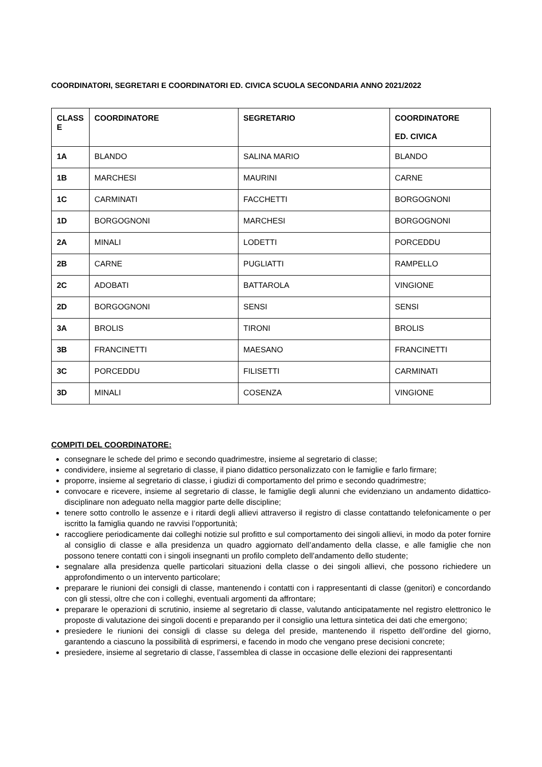COORDINATORI, SEGRETARI E COORDINATORI ED. CIVICA SCUOLA SECONDARIA ANNO 2021/2022
| CLASS E | COORDINATORE | SEGRETARIO | COORDINATORE ED. CIVICA |
| --- | --- | --- | --- |
| 1A | BLANDO | SALINA MARIO | BLANDO |
| 1B | MARCHESI | MAURINI | CARNE |
| 1C | CARMINATI | FACCHETTI | BORGOGNONI |
| 1D | BORGOGNONI | MARCHESI | BORGOGNONI |
| 2A | MINALI | LODETTI | PORCEDDU |
| 2B | CARNE | PUGLIATTI | RAMPELLO |
| 2C | ADOBATI | BATTAROLA | VINGIONE |
| 2D | BORGOGNONI | SENSI | SENSI |
| 3A | BROLIS | TIRONI | BROLIS |
| 3B | FRANCINETTI | MAESANO | FRANCINETTI |
| 3C | PORCEDDU | FILISETTI | CARMINATI |
| 3D | MINALI | COSENZA | VINGIONE |
COMPITI DEL COORDINATORE:
consegnare le schede del primo e secondo quadrimestre, insieme al segretario di classe;
condividere, insieme al segretario di classe, il piano didattico personalizzato con le famiglie e farlo firmare;
proporre, insieme al segretario di classe, i giudizi di comportamento del primo e secondo quadrimestre;
convocare e ricevere, insieme al segretario di classe, le famiglie degli alunni che evidenziano un andamento didattico-disciplinare non adeguato nella maggior parte delle discipline;
tenere sotto controllo le assenze e i ritardi degli allievi attraverso il registro di classe contattando telefonicamente o per iscritto la famiglia quando ne ravvisi l’opportunità;
raccogliere periodicamente dai colleghi notizie sul profitto e sul comportamento dei singoli allievi, in modo da poter fornire al consiglio di classe e alla presidenza un quadro aggiornato dell’andamento della classe, e alle famiglie che non possono tenere contatti con i singoli insegnanti un profilo completo dell’andamento dello studente;
segnalare alla presidenza quelle particolari situazioni della classe o dei singoli allievi, che possono richiedere un approfondimento o un intervento particolare;
preparare le riunioni dei consigli di classe, mantenendo i contatti con i rappresentanti di classe (genitori) e concordando con gli stessi, oltre che con i colleghi, eventuali argomenti da affrontare;
preparare le operazioni di scrutinio, insieme al segretario di classe, valutando anticipatamente nel registro elettronico le proposte di valutazione dei singoli docenti e preparando per il consiglio una lettura sintetica dei dati che emergono;
presiedere le riunioni dei consigli di classe su delega del preside, mantenendo il rispetto dell’ordine del giorno, garantendo a ciascuno la possibilità di esprimersi, e facendo in modo che vengano prese decisioni concrete;
presiedere, insieme al segretario di classe, l’assemblea di classe in occasione delle elezioni dei rappresentanti